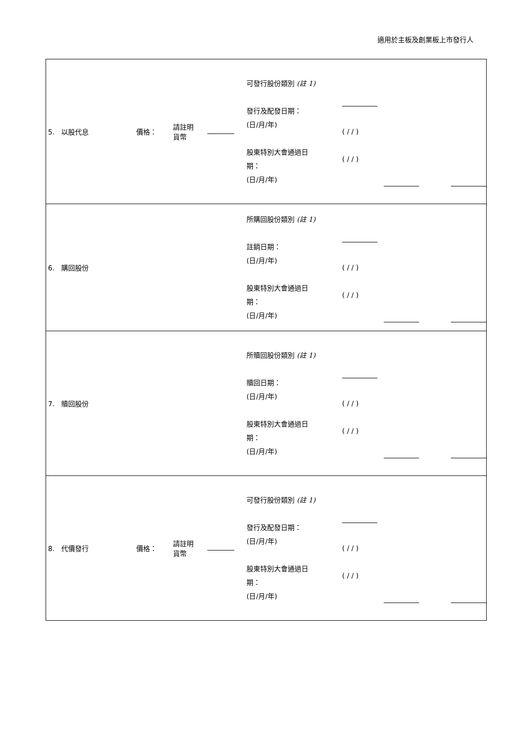適用於主板及創業板上市發行人
| 5. 以股代息 價格： 請註明 貨幣 可發行股份類別 (註 1) 發行及配發日期： (日/月/年) 股東特別大會通過日 期： (日/月/年) ( / / ) ( / / ) |
| 6. 購回股份 所購回股份類別 (註 1) 註銷日期： (日/月/年) 股東特別大會通過日 期： (日/月/年) ( / / ) ( / / ) |
| 7. 贖回股份 所贖回股份類別 (註 1) 贖回日期： (日/月/年) 股東特別大會通過日 期： (日/月/年) ( / / ) ( / / ) |
| 8. 代價發行 價格： 請註明 貨幣 可發行股份類別 (註 1) 發行及配發日期： (日/月/年) 股東特別大會通過日 期： (日/月/年) ( / / ) ( / / ) |